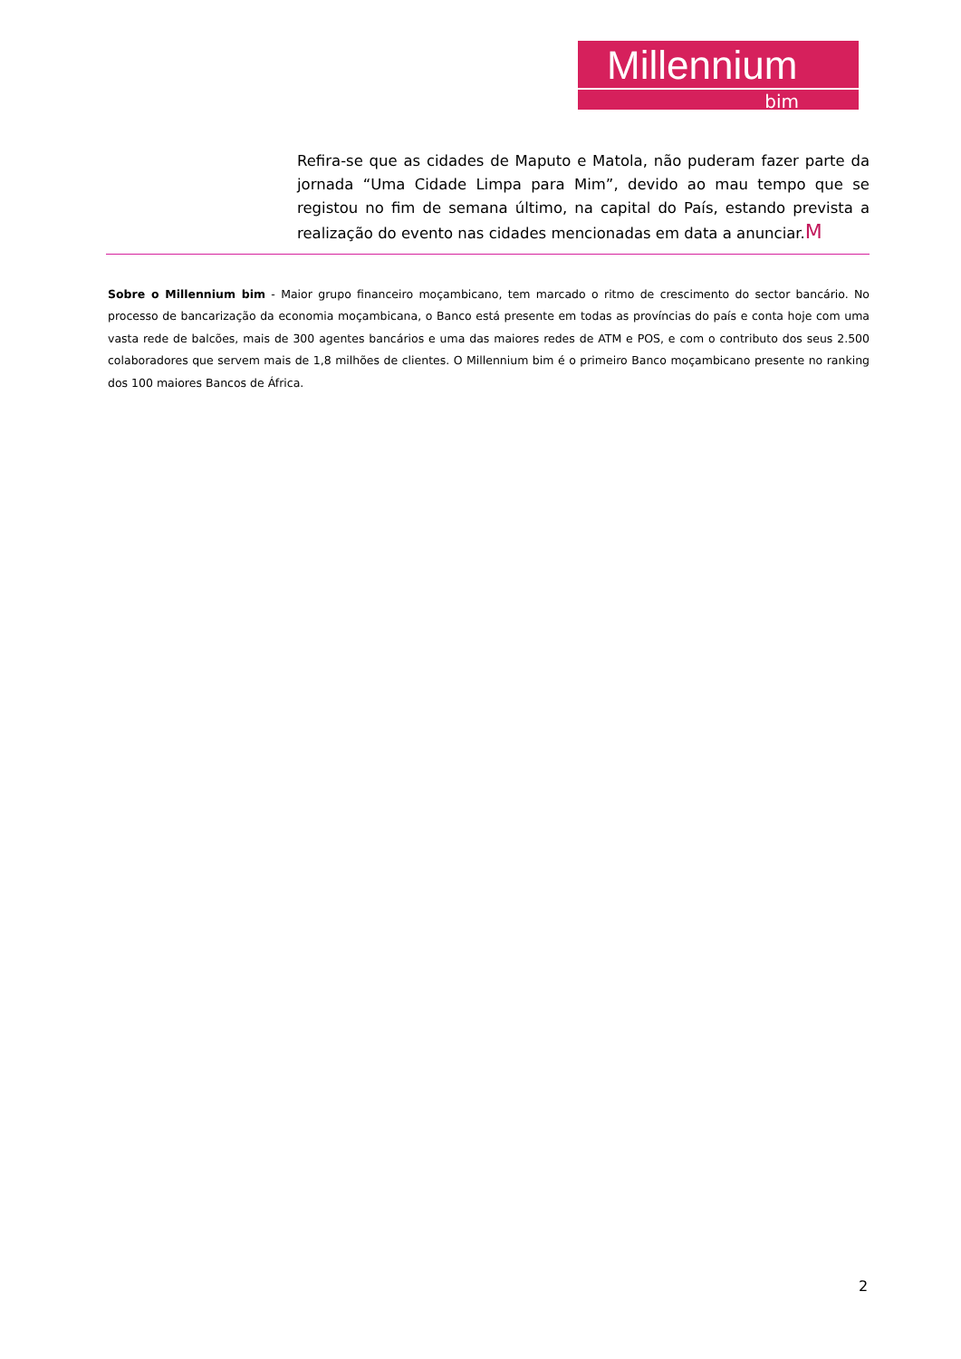Millennium
bim
Refira-se que as cidades de Maputo e Matola, não puderam fazer parte da jornada “Uma Cidade Limpa para Mim”, devido ao mau tempo que se registou no fim de semana último, na capital do País, estando prevista a realização do evento nas cidades mencionadas em data a anunciar.M
Sobre o Millennium bim - Maior grupo financeiro moçambicano, tem marcado o ritmo de crescimento do sector bancário. No processo de bancarização da economia moçambicana, o Banco está presente em todas as províncias do país e conta hoje com uma vasta rede de balcões, mais de 300 agentes bancários e uma das maiores redes de ATM e POS, e com o contributo dos seus 2.500 colaboradores que servem mais de 1,8 milhões de clientes. O Millennium bim é o primeiro Banco moçambicano presente no ranking dos 100 maiores Bancos de África.
2